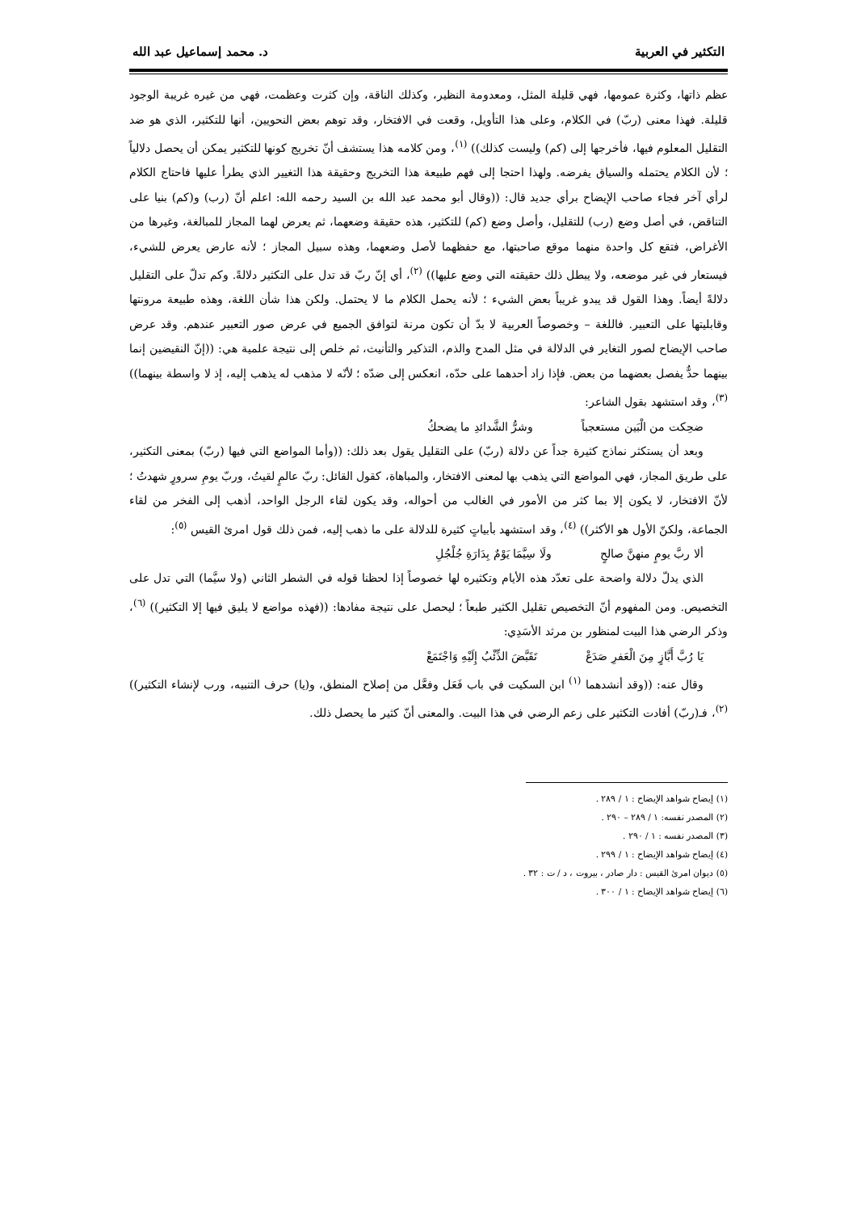التكثير في العربية د. محمد إسماعيل عبد الله
عظم ذاتها، وكثرة عمومها، فهي قليلة المثل، ومعدومة النظير، وكذلك الناقة، وإن كثرت وعظمت، فهي من غيره غريبة الوجود قليلة. فهذا معنى (ربّ) في الكلام، وعلى هذا التأويل، وقعت في الافتخار، وقد توهم بعض النحويين، أنها للتكثير، الذي هو ضد التقليل المعلوم فيها، فأخرجها إلى (كم) وليست كذلك)) <sup>(١)</sup>، ومن كلامه هذا يستشف أنّ تخريج كونها للتكثير يمكن أن يحصل دلالياً ؛ لأن الكلام يحتمله والسياق يفرضه. ولهذا احتجا إلى فهم طبيعة هذا التخريج وحقيقة هذا التغيير الذي يطرأ عليها فاحتاج الكلام لرأي آخر فجاء صاحب الإيضاح برأي جديد قال: ((وقال أبو محمد عبد الله بن السيد رحمه الله: اعلم أنّ (رب) و(كم) بنيا على التناقض، في أصل وضع (رب) للتقليل، وأصل وضع (كم) للتكثير، هذه حقيقة وضعهما، ثم يعرض لهما المجاز للمبالغة، وغيرها من الأغراض، فتقع كل واحدة منهما موقع صاحبتها، مع حفظهما لأصل وضعهما، وهذه سبيل المجاز ؛ لأنه عارض يعرض للشيء، فيستعار في غير موضعه، ولا يبطل ذلك حقيقته التي وضع عليها)) <sup>(٢)</sup>، أي إنّ ربّ قد تدل على التكثير دلالةً. وكم تدلّ على التقليل دلالةً أيضاً. وهذا القول قد يبدو غريباً بعض الشيء ؛ لأنه يحمل الكلام ما لا يحتمل. ولكن هذا شأن اللغة، وهذه طبيعة مرونتها وقابليتها على التعبير. فاللغة – وخصوصاً العربية لا بدّ أن تكون مرنة لتوافق الجميع في عرض صور التعبير عندهم. وقد عرض صاحب الإيضاح لصور التغاير في الدلالة في مثل المدح والذم، التذكير والتأنيث، ثم خلص إلى نتيجة علمية هي: ((إنّ النقيضين إنما بينهما حدٌّ يفصل بعضهما من بعض. فإذا زاد أحدهما على حدّه، انعكس إلى ضدّه ؛ لأنّه لا مذهب له يذهب إليه، إذ لا واسطة بينهما)) <sup>(٣)</sup>، وقد استشهد بقول الشاعر:
ضحِكت من الْبَين مستعجباً وشرُّ الشَّدائدِ ما يضحكُ
وبعد أن يستكثر نماذج كثيرة جداً عن دلالة (ربّ) على التقليل يقول بعد ذلك: ((وأما المواضع التي فيها (ربّ) بمعنى التكثير، على طريق المجاز، فهي المواضع التي يذهب بها لمعنى الافتخار، والمباهاة، كقول القائل: ربّ عالمٍ لقيتُ، وربّ يومِ سرورٍ شهدتُ ؛ لأنّ الافتخار، لا يكون إلا بما كثر من الأمور في الغالب من أحواله، وقد يكون لقاء الرجل الواحد، أذهب إلى الفخر من لقاء الجماعة، ولكنّ الأول هو الأكثر)) <sup>(٤)</sup>، وقد استشهد بأبياتٍ كثيرة للدلالة على ما ذهب إليه، فمن ذلك قول امرئ القيس <sup>(٥)</sup>:
ألا ربَّ يومٍ منهنَّ صالحٍ ولَا سِيَّمَا يَوْمٌ بِدَارَةِ جُلْجُلِ
الذي يدلّ دلالة واضحة على تعدّد هذه الأيام وتكثيره لها خصوصاً إذا لحظنا قوله في الشطر الثاني (ولا سيَّما) التي تدل على التخصيص. ومن المفهوم أنّ التخصيص تقليل الكثير طبعاً ؛ ليحصل على نتيجة مفادها: ((فهذه مواضع لا يليق فيها إلا التكثير)) <sup>(٦)</sup>، وذكر الرضي هذا البيت لمنظور بن مرثد الأسَدِي:
يَا رُبَّ أَبَّازٍ مِنَ الْعَفرِ صَدَعْ تَقَبَّضَ الذِّئْبُ إِلَيْهِ وَاجْتَمَعْ
وقال عنه: ((وقد أنشدهما <sup>(١)</sup> ابن السكيت في باب فَعَل وفعَّل من إصلاح المنطق، و(يا) حرف التنبيه، ورب لإنشاء التكثير)) <sup>(٢)</sup>، فـ(ربّ) أفادت التكثير على زعم الرضي في هذا البيت. والمعنى أنّ كثير ما يحصل ذلك.
(١) إيضاح شواهد الإيضاح : ١ / ٢٨٩ .
(٢) المصدر نفسه: ١ / ٢٨٩ – ٢٩٠ .
(٣) المصدر نفسه : ١ / ٢٩٠ .
(٤) إيضاح شواهد الإيضاح : ١ / ٢٩٩ .
(٥) ديوان امرئ القيس : دار صادر ، بيروت ، د / ت : ٣٢ .
(٦) إيضاح شواهد الإيضاح : ١ / ٣٠٠ .